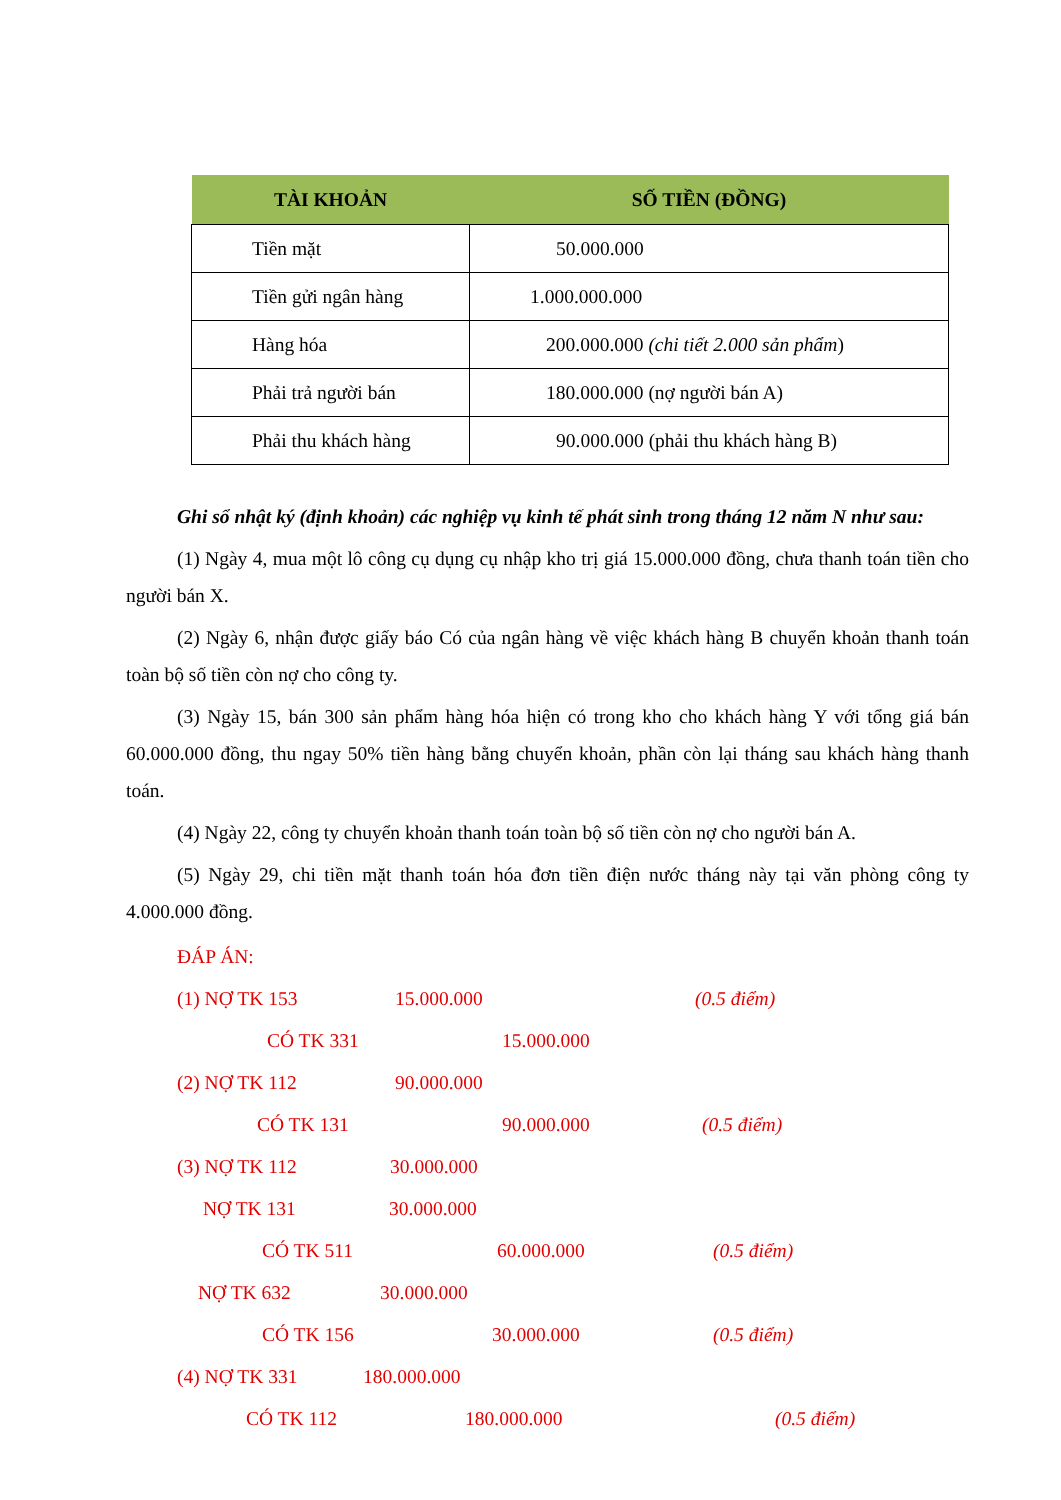| TÀI KHOẢN | SỐ TIỀN (ĐỒNG) |
| --- | --- |
| Tiền mặt | 50.000.000 |
| Tiền gửi ngân hàng | 1.000.000.000 |
| Hàng hóa | 200.000.000 (chi tiết 2.000 sản phẩm ) |
| Phải trả người bán | 180.000.000 (nợ người bán A) |
| Phải thu khách hàng | 90.000.000 (phải thu khách hàng B) |
Ghi sổ nhật ký (định khoản) các nghiệp vụ kinh tế phát sinh trong tháng 12 năm N như sau:
(1) Ngày 4, mua một lô công cụ dụng cụ nhập kho trị giá 15.000.000 đồng, chưa thanh toán tiền cho người bán X.
(2) Ngày 6, nhận được giấy báo Có của ngân hàng về việc khách hàng B chuyển khoản thanh toán toàn bộ số tiền còn nợ cho công ty.
(3) Ngày 15, bán 300 sản phẩm hàng hóa hiện có trong kho cho khách hàng Y với tổng giá bán 60.000.000 đồng, thu ngay 50% tiền hàng bằng chuyển khoản, phần còn lại tháng sau khách hàng thanh toán.
(4) Ngày 22, công ty chuyển khoản thanh toán toàn bộ số tiền còn nợ cho người bán A.
(5) Ngày 29, chi tiền mặt thanh toán hóa đơn tiền điện nước tháng này tại văn phòng công ty 4.000.000 đồng.
ĐÁP ÁN:
(1) NỢ TK 153 15.000.000 (0.5 điểm)
CÓ TK 331 15.000.000
(2) NỢ TK 112 90.000.000
CÓ TK 131 90.000.000 (0.5 điểm)
(3) NỢ TK 112 30.000.000
NỢ TK 131 30.000.000
CÓ TK 511 60.000.000 (0.5 điểm)
NỢ TK 632 30.000.000
CÓ TK 156 30.000.000 (0.5 điểm)
(4) NỢ TK 331 180.000.000
CÓ TK 112 180.000.000 (0.5 điểm)